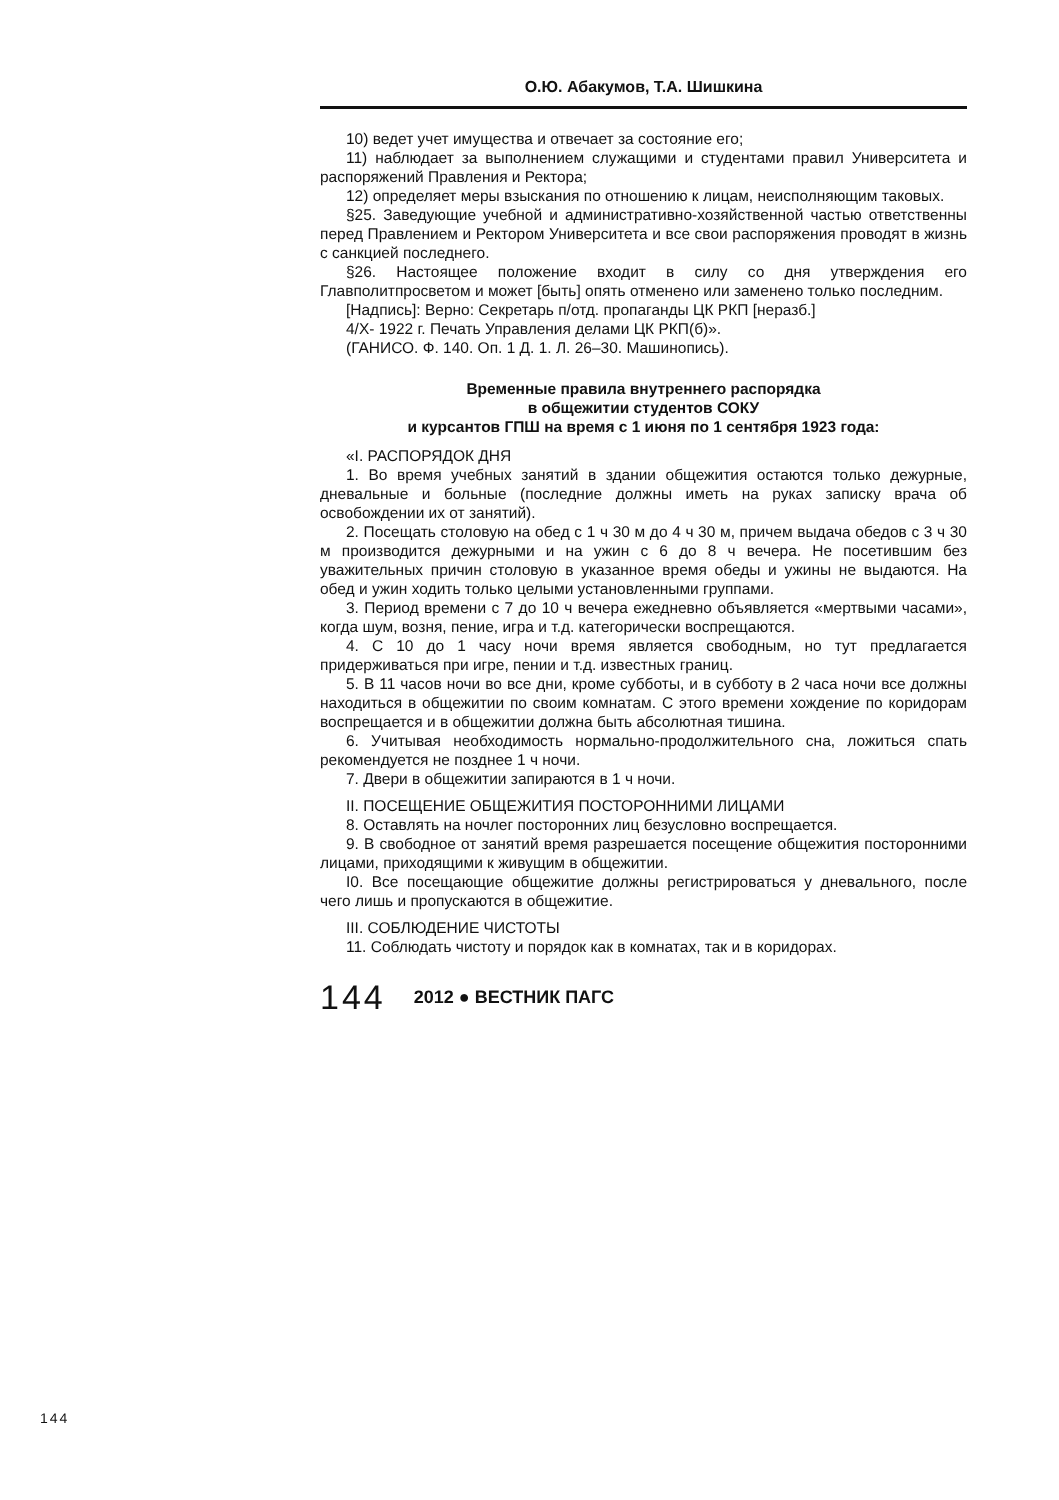О.Ю. Абакумов, Т.А. Шишкина
10) ведет учет имущества и отвечает за состояние его;
11) наблюдает за выполнением служащими и студентами правил Университета и распоряжений Правления и Ректора;
12) определяет меры взыскания по отношению к лицам, неисполняющим таковых.
§25. Заведующие учебной и административно-хозяйственной частью ответственны перед Правлением и Ректором Университета и все свои распоряжения проводят в жизнь с санкцией последнего.
§26. Настоящее положение входит в силу со дня утверждения его Главполитпросветом и может [быть] опять отменено или заменено только последним.
[Надпись]: Верно: Секретарь п/отд. пропаганды ЦК РКП [неразб.]
4/Х- 1922 г. Печать Управления делами ЦК РКП(б)».
(ГАНИСО. Ф. 140. Оп. 1 Д. 1. Л. 26–30. Машинопись).
Временные правила внутреннего распорядка
в общежитии студентов СОКУ
и курсантов ГПШ на время с 1 июня по 1 сентября 1923 года:
«I. РАСПОРЯДОК ДНЯ
1. Во время учебных занятий в здании общежития остаются только дежурные, дневальные и больные (последние должны иметь на руках записку врача об освобождении их от занятий).
2. Посещать столовую на обед с 1 ч 30 м до 4 ч 30 м, причем выдача обедов с 3 ч 30 м производится дежурными и на ужин с 6 до 8 ч вечера. Не посетившим без уважительных причин столовую в указанное время обеды и ужины не выдаются. На обед и ужин ходить только целыми установленными группами.
3. Период времени с 7 до 10 ч вечера ежедневно объявляется «мертвыми часами», когда шум, возня, пение, игра и т.д. категорически воспрещаются.
4. С 10 до 1 часу ночи время является свободным, но тут предлагается придерживаться при игре, пении и т.д. известных границ.
5. В 11 часов ночи во все дни, кроме субботы, и в субботу в 2 часа ночи все должны находиться в общежитии по своим комнатам. С этого времени хождение по коридорам воспрещается и в общежитии должна быть абсолютная тишина.
6. Учитывая необходимость нормально-продолжительного сна, ложиться спать рекомендуется не позднее 1 ч ночи.
7. Двери в общежитии запираются в 1 ч ночи.
II. ПОСЕЩЕНИЕ ОБЩЕЖИТИЯ ПОСТОРОННИМИ ЛИЦАМИ
8. Оставлять на ночлег посторонних лиц безусловно воспрещается.
9. В свободное от занятий время разрешается посещение общежития посторонними лицами, приходящими к живущим в общежитии.
I0. Все посещающие общежитие должны регистрироваться у дневального, после чего лишь и пропускаются в общежитие.
III. СОБЛЮДЕНИЕ ЧИСТОТЫ
11. Соблюдать чистоту и порядок как в комнатах, так и в коридорах.
144 2012 ● ВЕСТНИК ПАГС
144